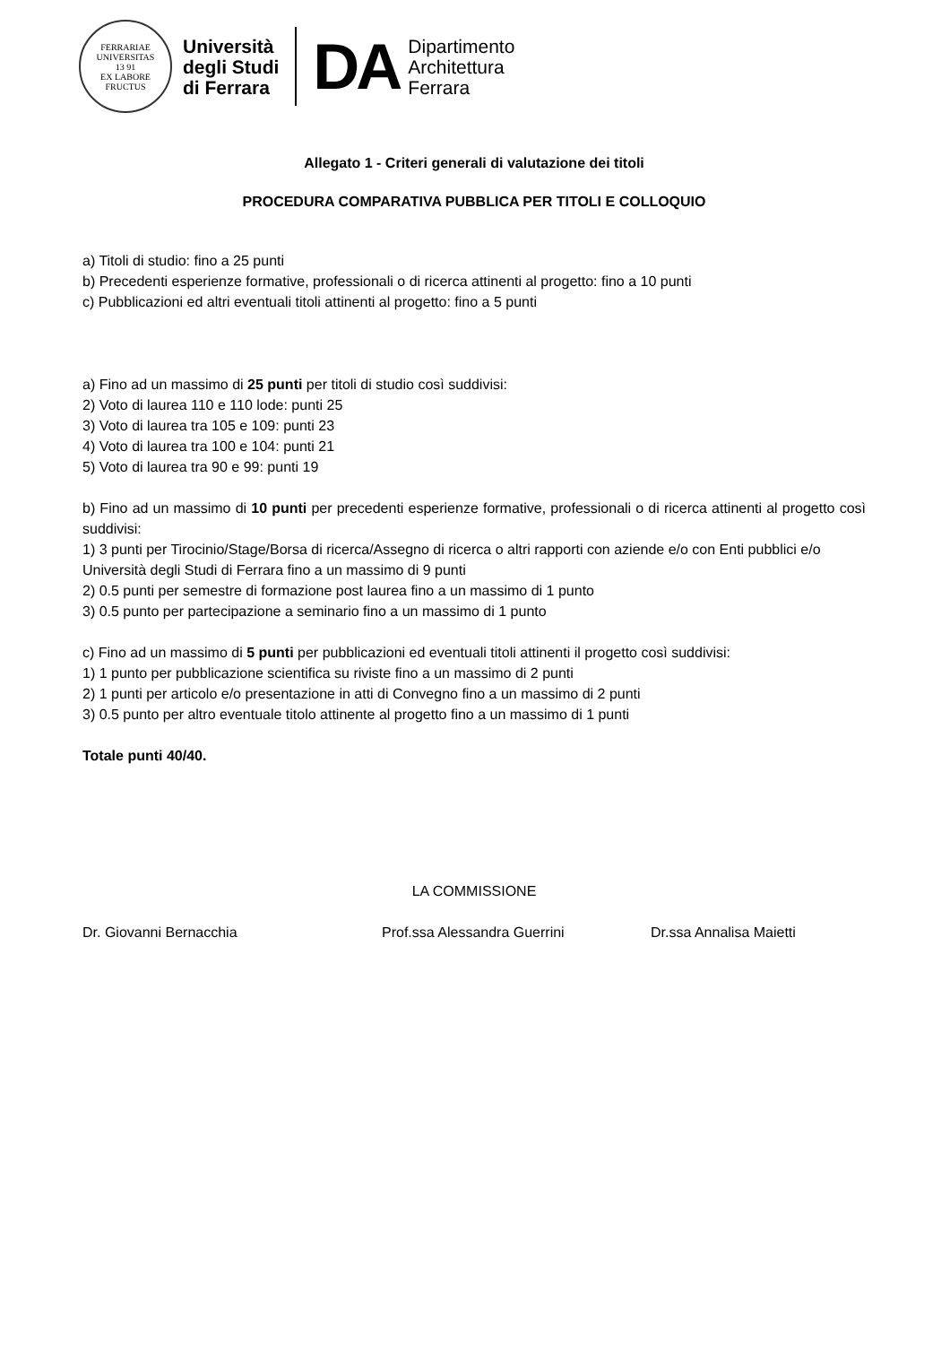FERRARIAE UNIVERSITAS
13 91
EX LABORE FRUCTUS
Università
degli Studi
di Ferrara
DA
Dipartimento
Architettura
Ferrara
Allegato 1 - Criteri generali di valutazione dei titoli
PROCEDURA COMPARATIVA PUBBLICA PER TITOLI E COLLOQUIO
a) Titoli di studio: fino a 25 punti
b) Precedenti esperienze formative, professionali o di ricerca attinenti al progetto: fino a 10 punti
c) Pubblicazioni ed altri eventuali titoli attinenti al progetto: fino a 5 punti
a) Fino ad un massimo di 25 punti per titoli di studio così suddivisi:
2) Voto di laurea 110 e 110 lode: punti 25
3) Voto di laurea tra 105 e 109: punti 23
4) Voto di laurea tra 100 e 104: punti 21
5) Voto di laurea tra 90 e 99: punti 19
b) Fino ad un massimo di 10 punti per precedenti esperienze formative, professionali o di ricerca attinenti al progetto così suddivisi:
1) 3 punti per Tirocinio/Stage/Borsa di ricerca/Assegno di ricerca o altri rapporti con aziende e/o con Enti pubblici e/o Università degli Studi di Ferrara fino a un massimo di 9 punti
2) 0.5 punti per semestre di formazione post laurea fino a un massimo di 1 punto
3) 0.5 punto per partecipazione a seminario fino a un massimo di 1 punto
c) Fino ad un massimo di 5 punti per pubblicazioni ed eventuali titoli attinenti il progetto così suddivisi:
1) 1 punto per pubblicazione scientifica su riviste fino a un massimo di 2 punti
2) 1 punti per articolo e/o presentazione in atti di Convegno fino a un massimo di 2 punti
3) 0.5 punto per altro eventuale titolo attinente al progetto fino a un massimo di 1 punti
Totale punti 40/40.
LA COMMISSIONE
Dr. Giovanni Bernacchia Prof.ssa Alessandra Guerrini Dr.ssa Annalisa Maietti